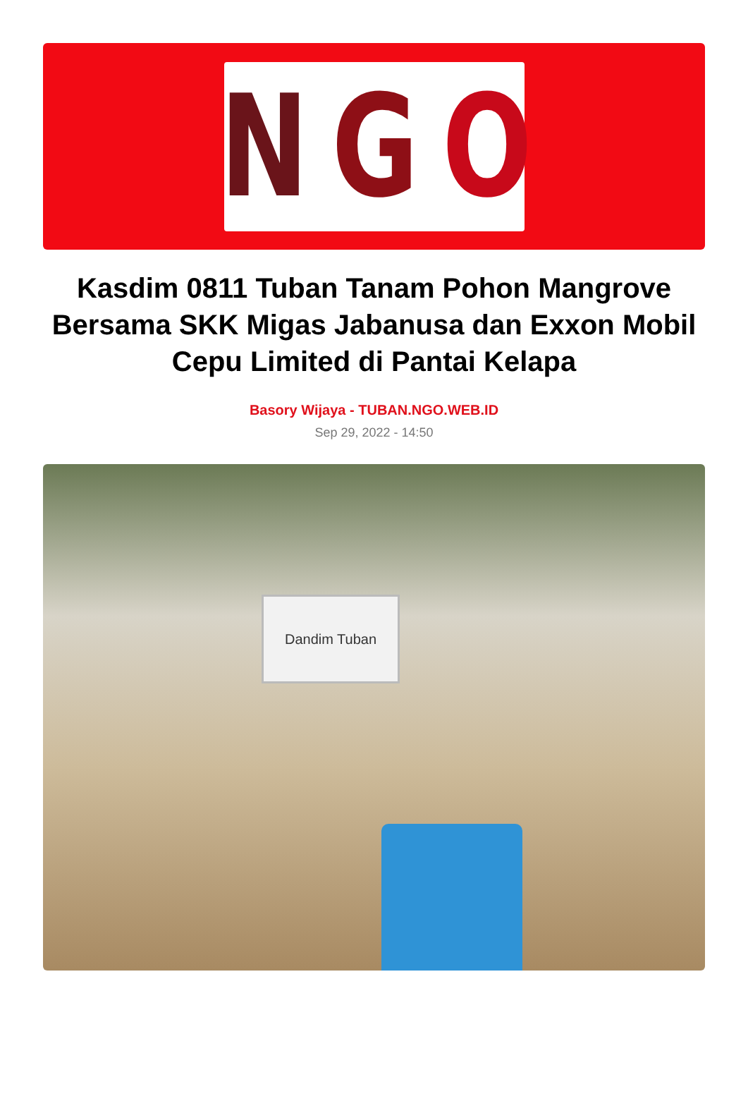N G O
Kasdim 0811 Tuban Tanam Pohon Mangrove Bersama SKK Migas Jabanusa dan Exxon Mobil Cepu Limited di Pantai Kelapa
Basory Wijaya - TUBAN.NGO.WEB.ID
Sep 29, 2022 - 14:50
Dandim Tuban